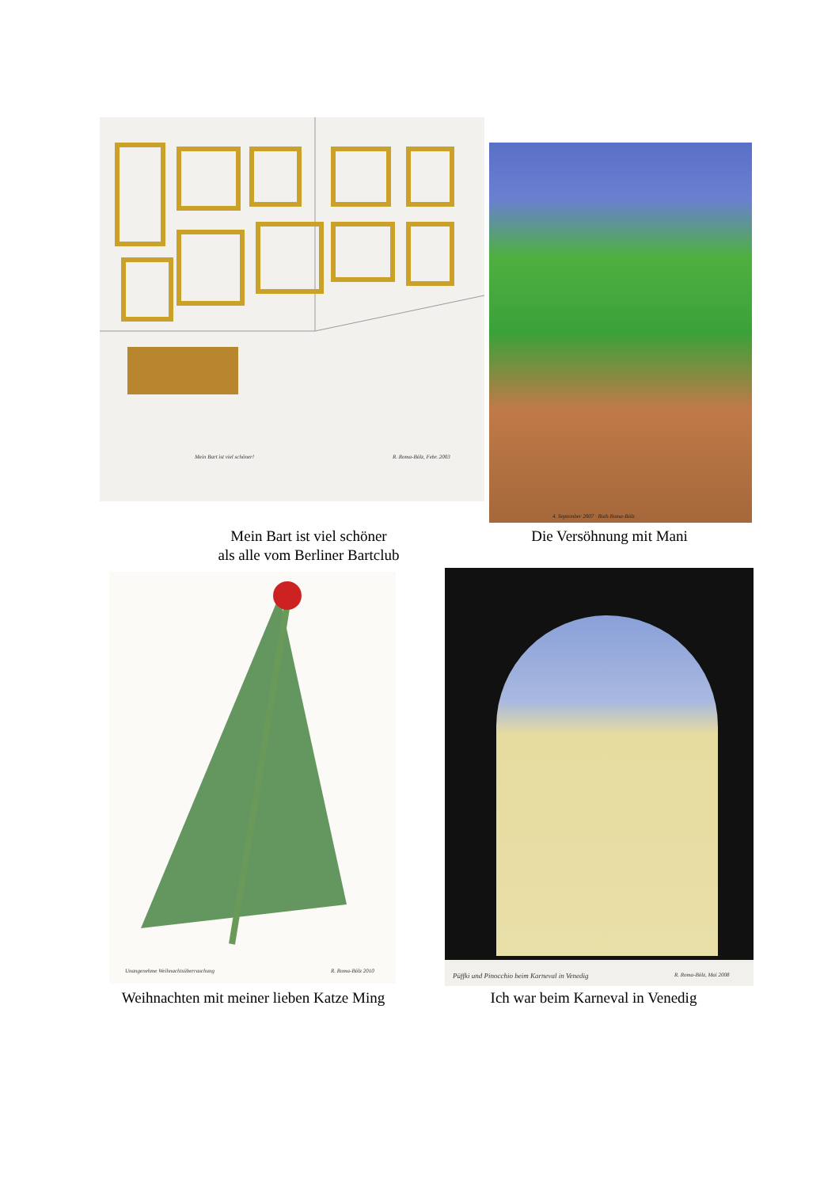Mein Bart ist viel schöner! R. Roma-Bölz, Febr. 2003
4. September 2007 · Ruth Roma-Bölz
Mein Bart ist viel schöner
als alle vom Berliner Bartclub
Die Versöhnung mit Mani
Unangenehme Weihnachtsüberraschung
R. Roma-Bölz 2010
Püffki und Pinocchio beim Karneval in Venedig
R. Roma-Bölz, Mai 2008
Weihnachten mit meiner lieben Katze Ming
Ich war beim Karneval in Venedig